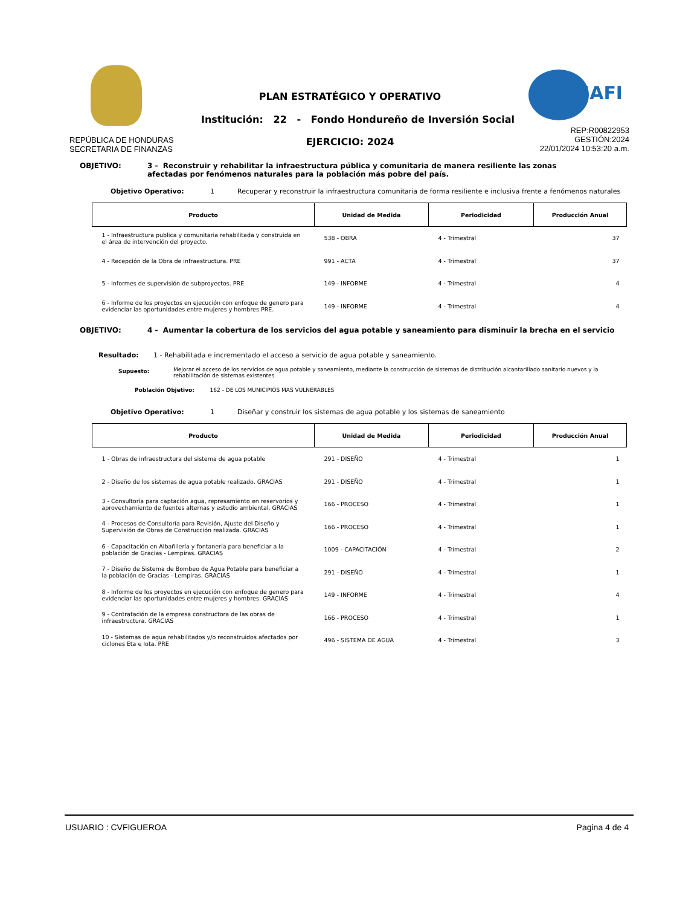IAFI
PLAN ESTRATÉGICO Y OPERATIVO
Institución: 22 - Fondo Hondureño de Inversión Social
EJERCICIO: 2024
REPÚBLICA DE HONDURAS
SECRETARIA DE FINANZAS
REP:R00822953
GESTIÓN:2024
22/01/2024 10:53:20 a.m.
OBJETIVO: 3 - Reconstruir y rehabilitar la infraestructura pública y comunitaria de manera resiliente las zonas afectadas por fenómenos naturales para la población más pobre del país.
Objetivo Operativo: 1 Recuperar y reconstruir la infraestructura comunitaria de forma resiliente e inclusiva frente a fenómenos naturales
| Producto | Unidad de Medida | Periodicidad | Producción Anual |
| --- | --- | --- | --- |
| 1 - Infraestructura publica y comunitaria rehabilitada y construida en el área de intervención del proyecto. | 538 - OBRA | 4 - Trimestral | 37 |
| 4 - Recepción de la Obra de infraestructura. PRE | 991 - ACTA | 4 - Trimestral | 37 |
| 5 - Informes de supervisión de subproyectos. PRE | 149 - INFORME | 4 - Trimestral | 4 |
| 6 - Informe de los proyectos en ejecución con enfoque de genero para evidenciar las oportunidades entre mujeres y hombres PRE. | 149 - INFORME | 4 - Trimestral | 4 |
OBJETIVO: 4 - Aumentar la cobertura de los servicios del agua potable y saneamiento para disminuir la brecha en el servicio
Resultado: 1 - Rehabilitada e incrementado el acceso a servicio de agua potable y saneamiento.
Supuesto: Mejorar el acceso de los servicios de agua potable y saneamiento, mediante la construcción de sistemas de distribución alcantarillado sanitario nuevos y la rehabilitación de sistemas existentes.
Población Objetivo: 162 - DE LOS MUNICIPIOS MAS VULNERABLES
Objetivo Operativo: 1 Diseñar y construir los sistemas de agua potable y los sistemas de saneamiento
| Producto | Unidad de Medida | Periodicidad | Producción Anual |
| --- | --- | --- | --- |
| 1 - Obras de infraestructura del sistema de agua potable | 291 - DISEÑO | 4 - Trimestral | 1 |
| 2 - Diseño de los sistemas de agua potable realizado. GRACIAS | 291 - DISEÑO | 4 - Trimestral | 1 |
| 3 - Consultoría para captación agua, represamiento en reservorios y aprovechamiento de fuentes alternas y estudio ambiental. GRACIAS | 166 - PROCESO | 4 - Trimestral | 1 |
| 4 - Procesos de Consultoría para Revisión, Ajuste del Diseño y Supervisión de Obras de Construcción realizada. GRACIAS | 166 - PROCESO | 4 - Trimestral | 1 |
| 6 - Capacitación en Albañilería y fontanería para beneficiar a la población de Gracias - Lempiras. GRACIAS | 1009 - CAPACITACIÓN | 4 - Trimestral | 2 |
| 7 - Diseño de Sistema de Bombeo de Agua Potable para beneficiar a la población de Gracias - Lempiras. GRACIAS | 291 - DISEÑO | 4 - Trimestral | 1 |
| 8 - Informe de los proyectos en ejecución con enfoque de genero para evidenciar las oportunidades entre mujeres y hombres. GRACIAS | 149 - INFORME | 4 - Trimestral | 4 |
| 9 - Contratación de la empresa constructora de las obras de infraestructura. GRACIAS | 166 - PROCESO | 4 - Trimestral | 1 |
| 10 - Sistemas de agua rehabilitados y/o reconstruidos afectados por ciclones Eta e Iota. PRE | 496 - SISTEMA DE AGUA | 4 - Trimestral | 3 |
USUARIO : CVFIGUEROA Pagina 4 de 4